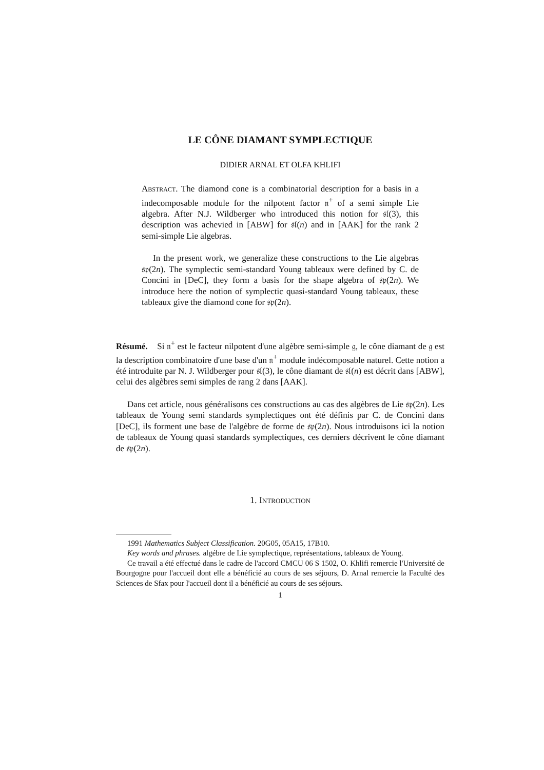LE CÔNE DIAMANT SYMPLECTIQUE
DIDIER ARNAL ET OLFA KHLIFI
Abstract. The diamond cone is a combinatorial description for a basis in a indecomposable module for the nilpotent factor 𝔫<sup>+</sup> of a semi simple Lie algebra. After N.J. Wildberger who introduced this notion for 𝔰𝔩(3), this description was achevied in [ABW] for 𝔰𝔩(n) and in [AAK] for the rank 2 semi-simple Lie algebras.
In the present work, we generalize these constructions to the Lie algebras 𝔰𝔭(2n). The symplectic semi-standard Young tableaux were defined by C. de Concini in [DeC], they form a basis for the shape algebra of 𝔰𝔭(2n). We introduce here the notion of symplectic quasi-standard Young tableaux, these tableaux give the diamond cone for 𝔰𝔭(2n).
Résumé. Si 𝔫<sup>+</sup> est le facteur nilpotent d'une algèbre semi-simple 𝔤, le cône diamant de 𝔤 est la description combinatoire d'une base d'un 𝔫<sup>+</sup> module indécomposable naturel. Cette notion a été introduite par N. J. Wildberger pour 𝔰𝔩(3), le cône diamant de 𝔰𝔩(n) est décrit dans [ABW], celui des algèbres semi simples de rang 2 dans [AAK].
Dans cet article, nous généralisons ces constructions au cas des algèbres de Lie 𝔰𝔭(2n). Les tableaux de Young semi standards symplectiques ont été définis par C. de Concini dans [DeC], ils forment une base de l'algèbre de forme de 𝔰𝔭(2n). Nous introduisons ici la notion de tableaux de Young quasi standards symplectiques, ces derniers décrivent le cône diamant de 𝔰𝔭(2n).
1. Introduction
1991 Mathematics Subject Classification. 20G05, 05A15, 17B10.
Key words and phrases. algébre de Lie symplectique, représentations, tableaux de Young.
Ce travail a été effectué dans le cadre de l'accord CMCU 06 S 1502, O. Khlifi remercie l'Université de Bourgogne pour l'accueil dont elle a bénéficié au cours de ses séjours, D. Arnal remercie la Faculté des Sciences de Sfax pour l'accueil dont il a bénéficié au cours de ses séjours.
1